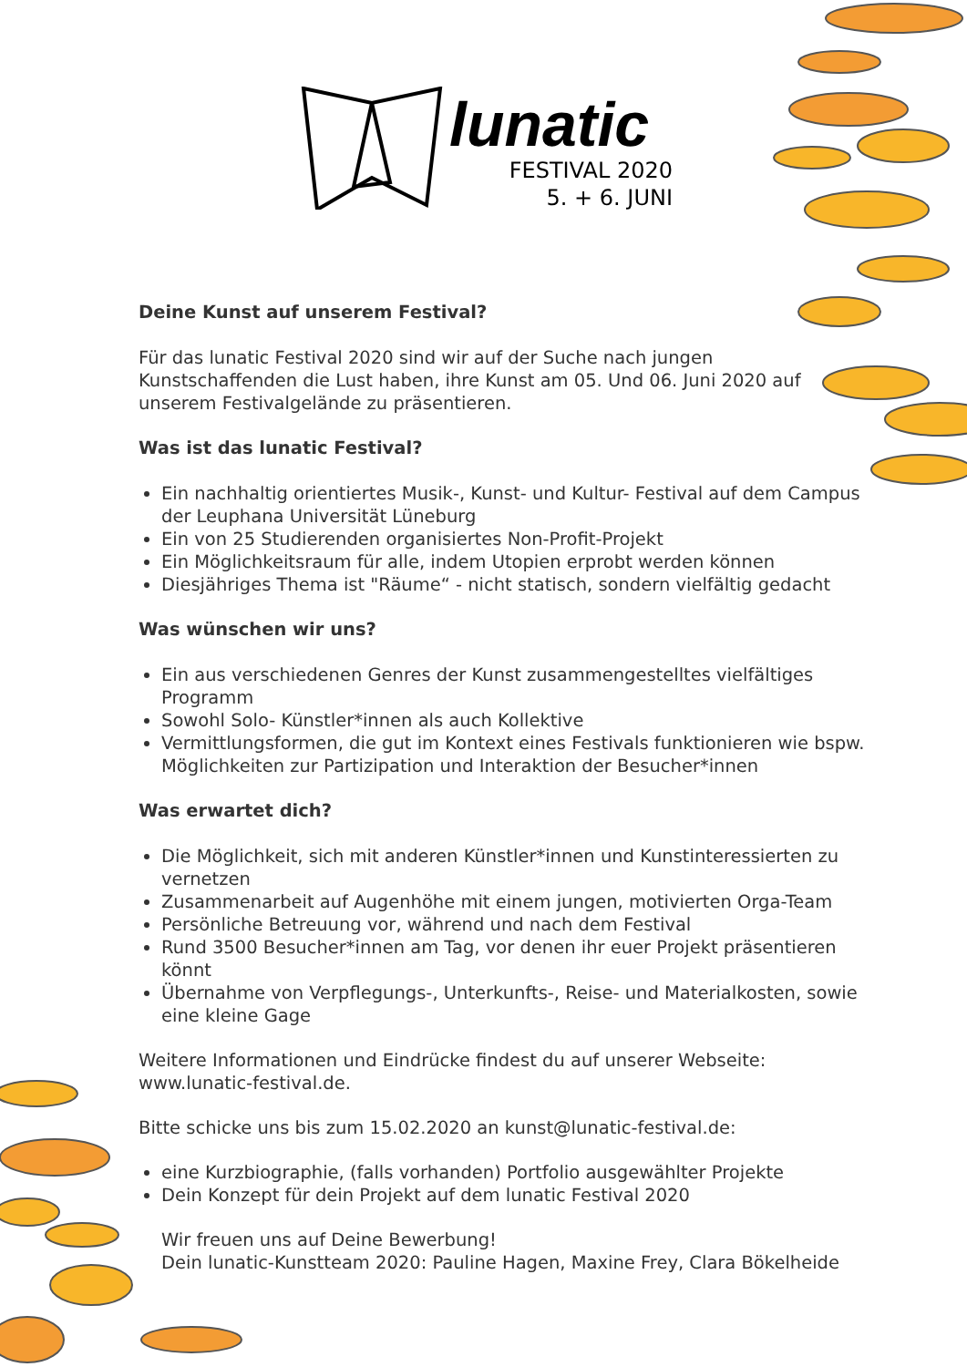lunatic
FESTIVAL 2020
5. + 6. JUNI
Deine Kunst auf unserem Festival?
Für das lunatic Festival 2020 sind wir auf der Suche nach jungen Kunstschaffenden die Lust haben, ihre Kunst am 05. Und 06. Juni 2020 auf unserem Festivalgelände zu präsentieren.
Was ist das lunatic Festival?
Ein nachhaltig orientiertes Musik-, Kunst- und Kultur- Festival auf dem Campus der Leuphana Universität Lüneburg
Ein von 25 Studierenden organisiertes Non-Profit-Projekt
Ein Möglichkeitsraum für alle, indem Utopien erprobt werden können
Diesjähriges Thema ist "Räume“ - nicht statisch, sondern vielfältig gedacht
Was wünschen wir uns?
Ein aus verschiedenen Genres der Kunst zusammengestelltes vielfältiges Programm
Sowohl Solo- Künstler*innen als auch Kollektive
Vermittlungsformen, die gut im Kontext eines Festivals funktionieren wie bspw. Möglichkeiten zur Partizipation und Interaktion der Besucher*innen
Was erwartet dich?
Die Möglichkeit, sich mit anderen Künstler*innen und Kunstinteressierten zu vernetzen
Zusammenarbeit auf Augenhöhe mit einem jungen, motivierten Orga-Team
Persönliche Betreuung vor, während und nach dem Festival
Rund 3500 Besucher*innen am Tag, vor denen ihr euer Projekt präsentieren könnt
Übernahme von Verpflegungs-, Unterkunfts-, Reise- und Materialkosten, sowie eine kleine Gage
Weitere Informationen und Eindrücke findest du auf unserer Webseite: www.lunatic-festival.de.
Bitte schicke uns bis zum 15.02.2020 an kunst@lunatic-festival.de:
eine Kurzbiographie, (falls vorhanden) Portfolio ausgewählter Projekte
Dein Konzept für dein Projekt auf dem lunatic Festival 2020
Wir freuen uns auf Deine Bewerbung!
Dein lunatic-Kunstteam 2020: Pauline Hagen, Maxine Frey, Clara Bökelheide